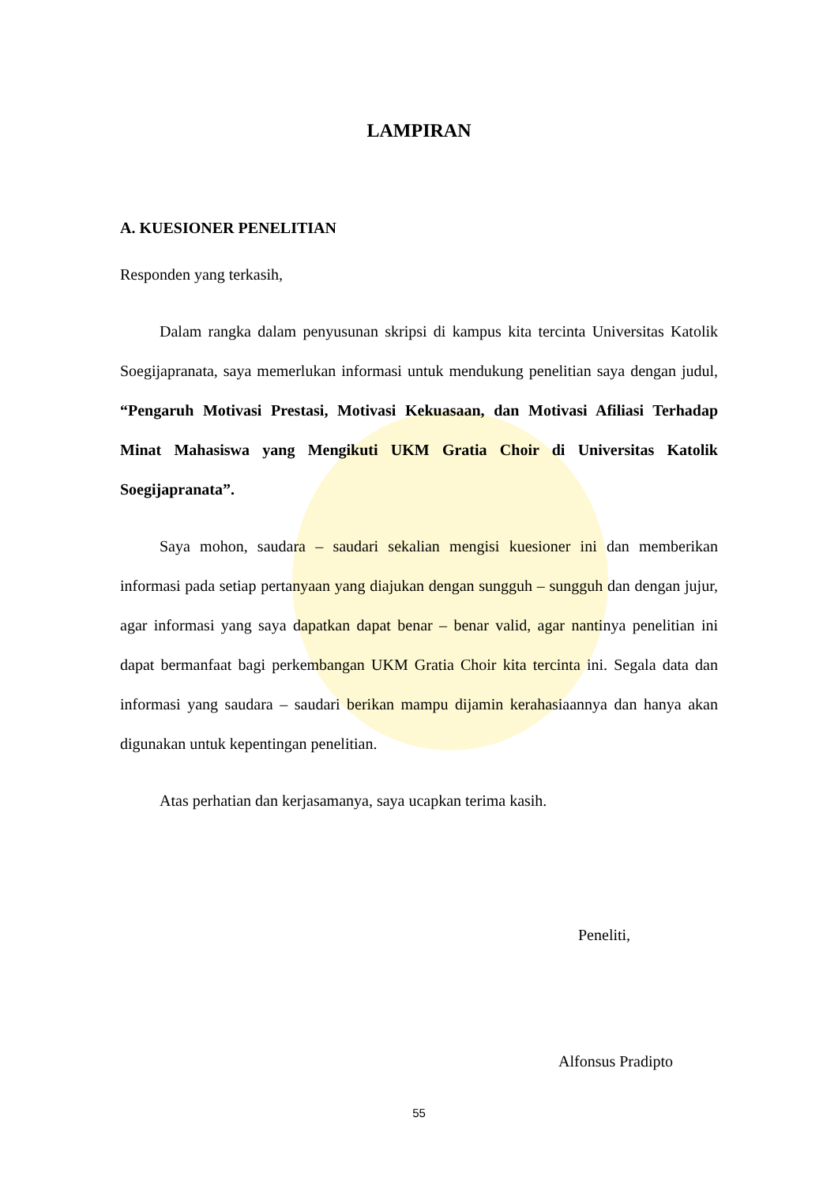LAMPIRAN
A. KUESIONER PENELITIAN
Responden yang terkasih,
Dalam rangka dalam penyusunan skripsi di kampus kita tercinta Universitas Katolik Soegijapranata, saya memerlukan informasi untuk mendukung penelitian saya dengan judul, “Pengaruh Motivasi Prestasi, Motivasi Kekuasaan, dan Motivasi Afiliasi Terhadap Minat Mahasiswa yang Mengikuti UKM Gratia Choir di Universitas Katolik Soegijapranata”.
Saya mohon, saudara – saudari sekalian mengisi kuesioner ini dan memberikan informasi pada setiap pertanyaan yang diajukan dengan sungguh – sungguh dan dengan jujur, agar informasi yang saya dapatkan dapat benar – benar valid, agar nantinya penelitian ini dapat bermanfaat bagi perkembangan UKM Gratia Choir kita tercinta ini. Segala data dan informasi yang saudara – saudari berikan mampu dijamin kerahasiaannya dan hanya akan digunakan untuk kepentingan penelitian.
Atas perhatian dan kerjasamanya, saya ucapkan terima kasih.
Peneliti,
Alfonsus Pradipto
55